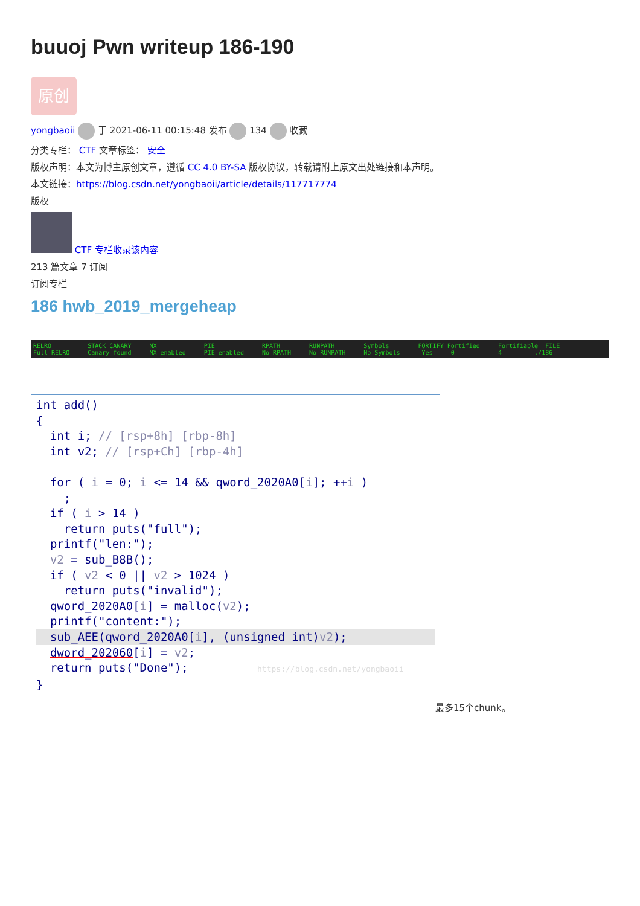buuoj Pwn writeup 186-190
原创
yongbaoii 于 2021-06-11 00:15:48 发布 134 收藏
分类专栏： CTF 文章标签： 安全
版权声明：本文为博主原创文章，遵循 CC 4.0 BY-SA 版权协议，转载请附上原文出处链接和本声明。
本文链接：https://blog.csdn.net/yongbaoii/article/details/117717774
版权
CTF 专栏收录该内容
213 篇文章 7 订阅
订阅专栏
186 hwb_2019_mergeheap
RELRO Full RELRO
STACK CANARY Canary found
NX NX enabled
PIE PIE enabled
RPATH No RPATH
RUNPATH No RUNPATH
Symbols No Symbols
FORTIFY Fortified Yes 0
Fortifiable FILE 4 ./186
int add()
{
  int i; // [rsp+8h] [rbp-8h]
  int v2; // [rsp+Ch] [rbp-4h]

  for ( i = 0; i <= 14 && qword_2020A0[i]; ++i )
    ;
  if ( i > 14 )
    return puts("full");
  printf("len:");
  v2 = sub_B8B();
  if ( v2 < 0 || v2 > 1024 )
    return puts("invalid");
  qword_2020A0[i] = malloc(v2);
  printf("content:");
  sub_AEE(qword_2020A0[i], (unsigned int)v2);  dword_202060[i] = v2;
  return puts("Done");          https://blog.csdn.net/yongbaoii
}
最多15个chunk。